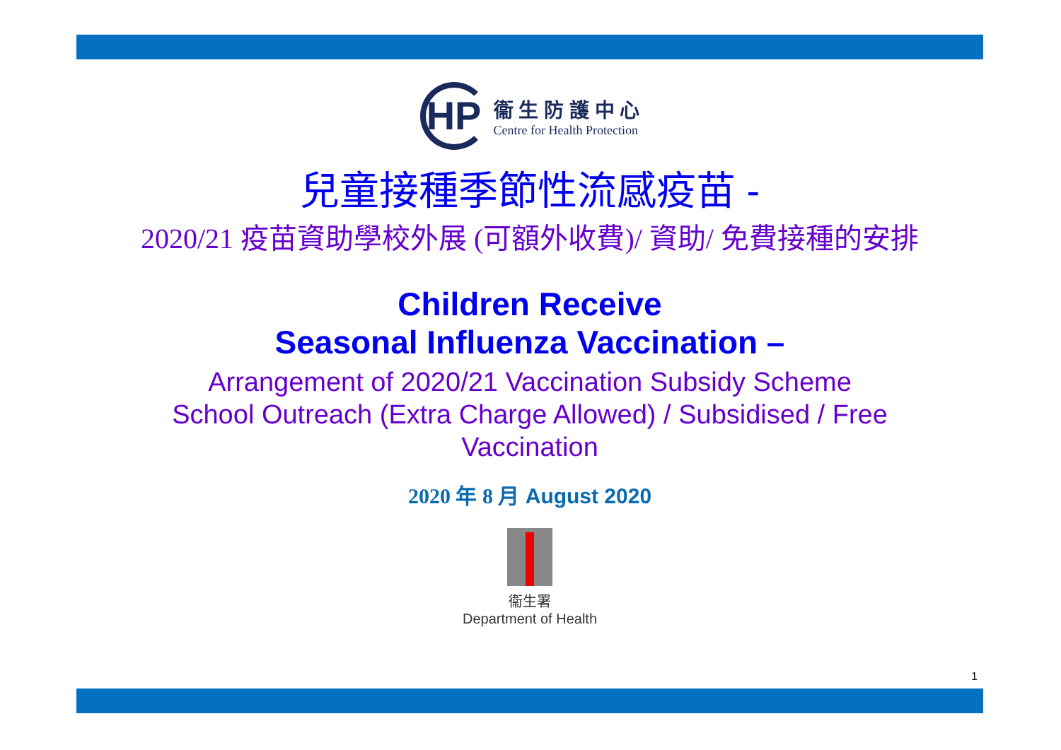HP
衞 生 防 護 中 心
Centre for Health Protection
兒童接種季節性流感疫苗 -
2020/21 疫苗資助學校外展 (可額外收費)/ 資助/ 免費接種的安排
Children Receive
Seasonal Influenza Vaccination –
Arrangement of 2020/21 Vaccination Subsidy Scheme
School Outreach (Extra Charge Allowed) / Subsidised / Free
Vaccination
2020 年 8 月 August 2020
衞生署
Department of Health
1